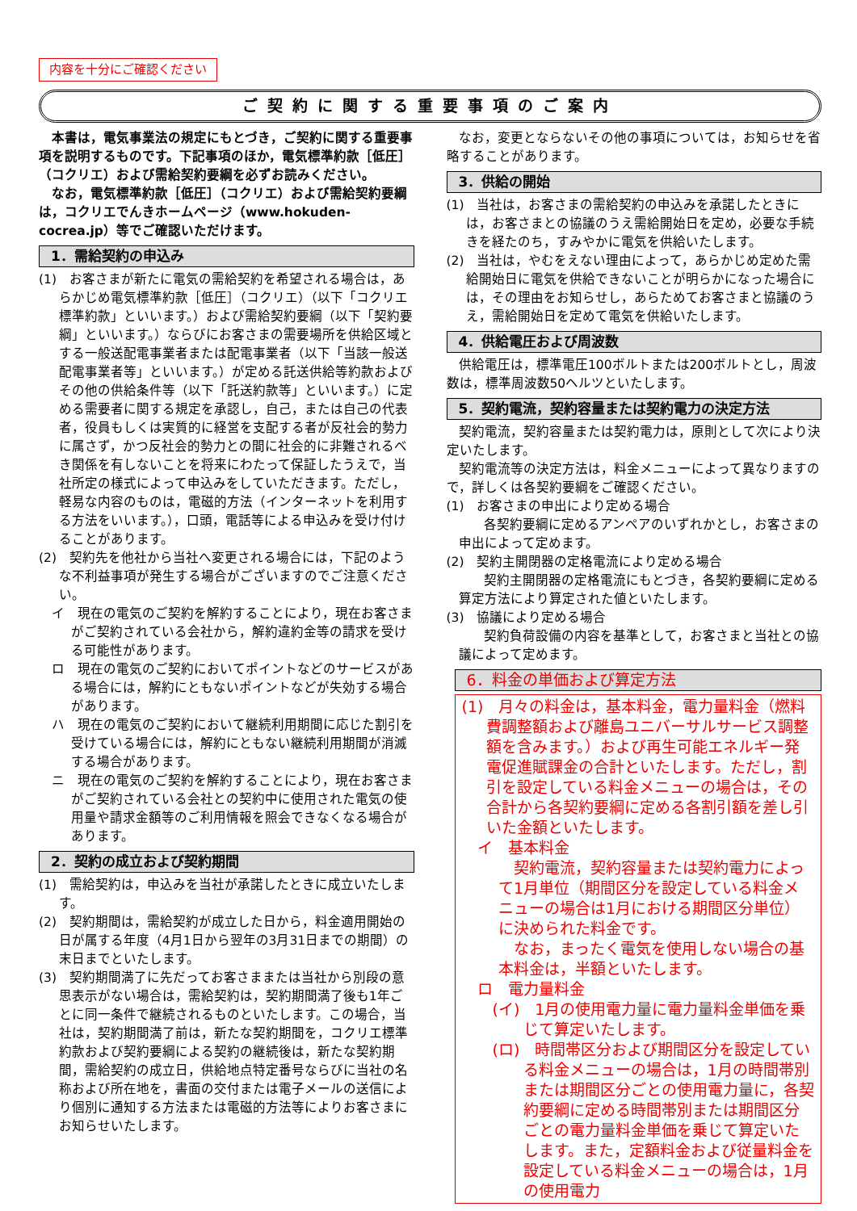内容を十分にご確認ください
ご契約に関する重要事項のご案内
本書は，電気事業法の規定にもとづき，ご契約に関する重要事項を説明するものです。下記事項のほか，電気標準約款［低圧］（コクリエ）および需給契約要綱を必ずお読みください。
なお，電気標準約款［低圧］（コクリエ）および需給契約要綱は，コクリエでんきホームページ（www.hokuden-cocrea.jp）等でご確認いただけます。
1．需給契約の申込み
(1)　お客さまが新たに電気の需給契約を希望される場合は，あらかじめ電気標準約款［低圧］（コクリエ）（以下「コクリエ標準約款」といいます。）および需給契約要綱（以下「契約要綱」といいます。）ならびにお客さまの需要場所を供給区域とする一般送配電事業者または配電事業者（以下「当該一般送配電事業者等」といいます。）が定める託送供給等約款およびその他の供給条件等（以下「託送約款等」といいます。）に定める需要者に関する規定を承認し，自己，または自己の代表者，役員もしくは実質的に経営を支配する者が反社会的勢力に属さず，かつ反社会的勢力との間に社会的に非難されるべき関係を有しないことを将来にわたって保証したうえで，当社所定の様式によって申込みをしていただきます。ただし，軽易な内容のものは，電磁的方法（インターネットを利用する方法をいいます。），口頭，電話等による申込みを受け付けることがあります。
(2)　契約先を他社から当社へ変更される場合には，下記のような不利益事項が発生する場合がございますのでご注意ください。
イ　現在の電気のご契約を解約することにより，現在お客さまがご契約されている会社から，解約違約金等の請求を受ける可能性があります。
ロ　現在の電気のご契約においてポイントなどのサービスがある場合には，解約にともないポイントなどが失効する場合があります。
ハ　現在の電気のご契約において継続利用期間に応じた割引を受けている場合には，解約にともない継続利用期間が消滅する場合があります。
ニ　現在の電気のご契約を解約することにより，現在お客さまがご契約されている会社との契約中に使用された電気の使用量や請求金額等のご利用情報を照会できなくなる場合があります。
2．契約の成立および契約期間
(1)　需給契約は，申込みを当社が承諾したときに成立いたします。
(2)　契約期間は，需給契約が成立した日から，料金適用開始の日が属する年度（4月1日から翌年の3月31日までの期間）の末日までといたします。
(3)　契約期間満了に先だってお客さままたは当社から別段の意思表示がない場合は，需給契約は，契約期間満了後も1年ごとに同一条件で継続されるものといたします。この場合，当社は，契約期間満了前は，新たな契約期間を，コクリエ標準約款および契約要綱による契約の継続後は，新たな契約期間，需給契約の成立日，供給地点特定番号ならびに当社の名称および所在地を，書面の交付または電子メールの送信により個別に通知する方法または電磁的方法等によりお客さまにお知らせいたします。
なお，変更とならないその他の事項については，お知らせを省略することがあります。
3．供給の開始
(1)　当社は，お客さまの需給契約の申込みを承諾したときには，お客さまとの協議のうえ需給開始日を定め，必要な手続きを経たのち，すみやかに電気を供給いたします。
(2)　当社は，やむをえない理由によって，あらかじめ定めた需給開始日に電気を供給できないことが明らかになった場合には，その理由をお知らせし，あらためてお客さまと協議のうえ，需給開始日を定めて電気を供給いたします。
4．供給電圧および周波数
供給電圧は，標準電圧100ボルトまたは200ボルトとし，周波数は，標準周波数50ヘルツといたします。
5．契約電流，契約容量または契約電力の決定方法
契約電流，契約容量または契約電力は，原則として次により決定いたします。
契約電流等の決定方法は，料金メニューによって異なりますので，詳しくは各契約要綱をご確認ください。
(1)　お客さまの申出により定める場合
各契約要綱に定めるアンペアのいずれかとし，お客さまの申出によって定めます。
(2)　契約主開閉器の定格電流により定める場合
契約主開閉器の定格電流にもとづき，各契約要綱に定める算定方法により算定された値といたします。
(3)　協議により定める場合
契約負荷設備の内容を基準として，お客さまと当社との協議によって定めます。
6．料金の単価および算定方法
(1)　月々の料金は，基本料金，電力量料金（燃料費調整額および離島ユニバーサルサービス調整額を含みます。）および再生可能エネルギー発電促進賦課金の合計といたします。ただし，割引を設定している料金メニューの場合は，その合計から各契約要綱に定める各割引額を差し引いた金額といたします。
イ　基本料金
契約電流，契約容量または契約電力によって1月単位（期間区分を設定している料金メニューの場合は1月における期間区分単位）に決められた料金です。
なお，まったく電気を使用しない場合の基本料金は，半額といたします。
ロ　電力量料金
(イ)　1月の使用電力量に電力量料金単価を乗じて算定いたします。
(ロ)　時間帯区分および期間区分を設定している料金メニューの場合は，1月の時間帯別または期間区分ごとの使用電力量に，各契約要綱に定める時間帯別または期間区分ごとの電力量料金単価を乗じて算定いたします。また，定額料金および従量料金を設定している料金メニューの場合は，1月の使用電力